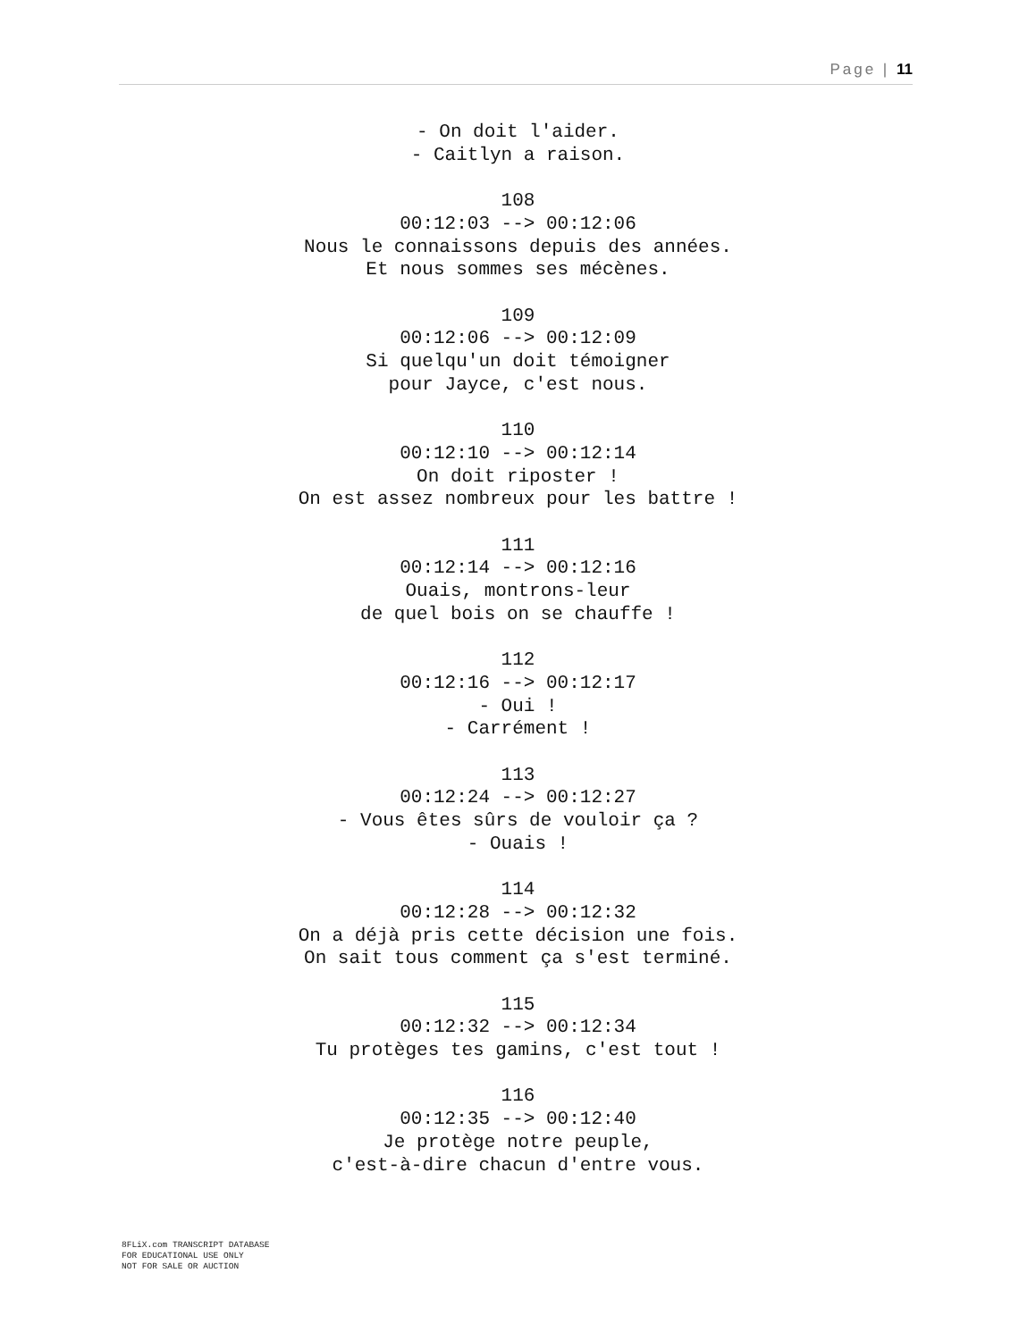Page | 11
- On doit l'aider.
- Caitlyn a raison.
108
00:12:03 --> 00:12:06
Nous le connaissons depuis des années.
Et nous sommes ses mécènes.
109
00:12:06 --> 00:12:09
Si quelqu'un doit témoigner
pour Jayce, c'est nous.
110
00:12:10 --> 00:12:14
On doit riposter !
On est assez nombreux pour les battre !
111
00:12:14 --> 00:12:16
Ouais, montrons-leur
de quel bois on se chauffe !
112
00:12:16 --> 00:12:17
- Oui !
- Carrément !
113
00:12:24 --> 00:12:27
- Vous êtes sûrs de vouloir ça ?
- Ouais !
114
00:12:28 --> 00:12:32
On a déjà pris cette décision une fois.
On sait tous comment ça s'est terminé.
115
00:12:32 --> 00:12:34
Tu protèges tes gamins, c'est tout !
116
00:12:35 --> 00:12:40
Je protège notre peuple,
c'est-à-dire chacun d'entre vous.
8FLiX.com TRANSCRIPT DATABASE
FOR EDUCATIONAL USE ONLY
NOT FOR SALE OR AUCTION